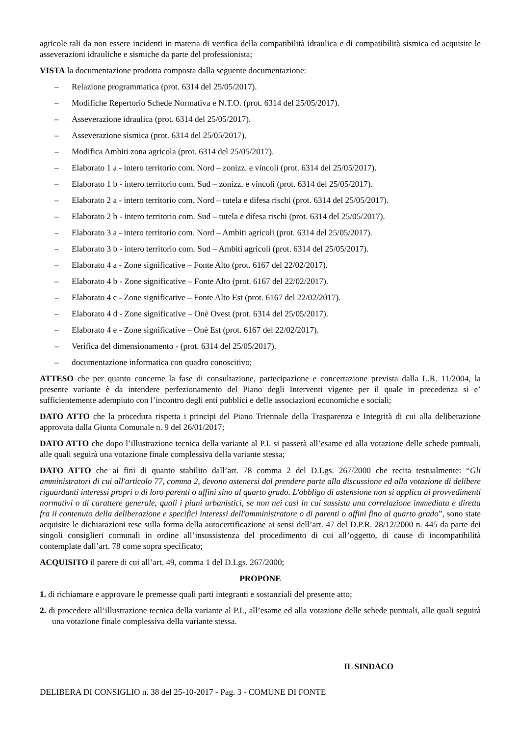agricole tali da non essere incidenti in materia di verifica della compatibilità idraulica e di compatibilità sismica ed acquisite le asseverazioni idrauliche e sismiche da parte del professionista;
VISTA la documentazione prodotta composta dalla seguente documentazione:
– Relazione programmatica (prot. 6314 del 25/05/2017).
– Modifiche Repertorio Schede Normativa e N.T.O. (prot. 6314 del 25/05/2017).
– Asseverazione idraulica (prot. 6314 del 25/05/2017).
– Asseverazione sismica (prot. 6314 del 25/05/2017).
– Modifica Ambiti zona agricola (prot. 6314 del 25/05/2017).
– Elaborato 1 a - intero territorio com. Nord – zonizz. e vincoli (prot. 6314 del 25/05/2017).
– Elaborato 1 b - intero territorio com. Sud – zonizz. e vincoli (prot. 6314 del 25/05/2017).
– Elaborato 2 a - intero territorio com. Nord – tutela e difesa rischi (prot. 6314 del 25/05/2017).
– Elaborato 2 b - intero territorio com. Sud – tutela e difesa rischi (prot. 6314 del 25/05/2017).
– Elaborato 3 a - intero territorio com. Nord – Ambiti agricoli (prot. 6314 del 25/05/2017).
– Elaborato 3 b - intero territorio com. Sud – Ambiti agricoli (prot. 6314 del 25/05/2017).
– Elaborato 4 a - Zone significative – Fonte Alto (prot. 6167 del 22/02/2017).
– Elaborato 4 b - Zone significative – Fonte Alto (prot. 6167 del 22/02/2017).
– Elaborato 4 c - Zone significative – Fonte Alto Est (prot. 6167 del 22/02/2017).
– Elaborato 4 d - Zone significative – Onè Ovest (prot. 6314 del 25/05/2017).
– Elaborato 4 e - Zone significative – Onè Est (prot. 6167 del 22/02/2017).
– Verifica del dimensionamento - (prot. 6314 del 25/05/2017).
– documentazione informatica con quadro conoscitivo;
ATTESO che per quanto concerne la fase di consultazione, partecipazione e concertazione prevista dalla L.R. 11/2004, la presente variante è da intendere perfezionamento del Piano degli Interventi vigente per il quale in precedenza si e’ sufficientemente adempiuto con l’incontro degli enti pubblici e delle associazioni economiche e sociali;
DATO ATTO che la procedura rispetta i principi del Piano Triennale della Trasparenza e Integrità di cui alla deliberazione approvata dalla Giunta Comunale n. 9 del 26/01/2017;
DATO ATTO che dopo l’illustrazione tecnica della variante al P.I. si passerà all’esame ed alla votazione delle schede puntuali, alle quali seguirà una votazione finale complessiva della variante stessa;
DATO ATTO che ai fini di quanto stabilito dall’art. 78 comma 2 del D.Lgs. 267/2000 che recita testualmente: “Gli amministratori di cui all'articolo 77, comma 2, devono astenersi dal prendere parte alla discussione ed alla votazione di delibere riguardanti interessi propri o di loro parenti o affini sino al quarto grado. L'obbligo di astensione non si applica ai provvedimenti normativi o di carattere generale, quali i piani urbanistici, se non nei casi in cui sussista una correlazione immediata e diretta fra il contenuto della deliberazione e specifici interessi dell'amministratore o di parenti o affini fino al quarto grado”, sono state acquisite le dichiarazioni rese sulla forma della autocertificazione ai sensi dell’art. 47 del D.P.R. 28/12/2000 n. 445 da parte dei singoli consiglieri comunali in ordine all’insussistenza del procedimento di cui all’oggetto, di cause di incompatibilità contemplate dall’art. 78 come sopra specificato;
ACQUISITO il parere di cui all’art. 49, comma 1 del D.Lgs. 267/2000;
PROPONE
1. di richiamare e approvare le premesse quali parti integranti e sostanziali del presente atto;
2. di procedere all’illustrazione tecnica della variante al P.I., all’esame ed alla votazione delle schede puntuali, alle quali seguirà una votazione finale complessiva della variante stessa.
IL SINDACO
DELIBERA DI CONSIGLIO n. 38 del 25-10-2017 - Pag. 3 - COMUNE DI FONTE